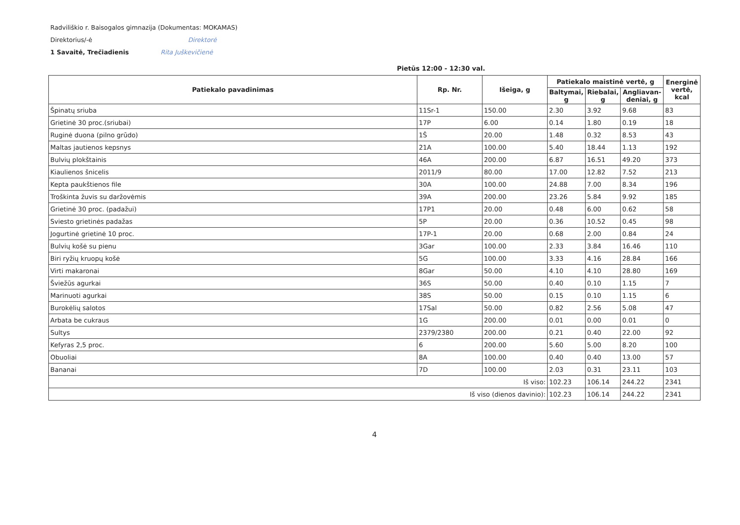Radviliškio r. Baisogalos gimnazija (Dokumentas: MOKAMAS)
Direktorius/-ė Direktorė
1 Savaitė, Trečiadienis Rita Juškevičienė
Pietūs 12:00 - 12:30 val.
| Patiekalo pavadinimas | Rp. Nr. | Išeiga, g | Patiekalo maistinė vertė, g | | | Energinė vertė, kcal |
| --- | --- | --- | --- | --- | --- | --- |
| | | | Baltymai, g | Riebalai, g | Angliavan-deniai, g | |
| Špinatų sriuba | 11Sr-1 | 150.00 | 2.30 | 3.92 | 9.68 | 83 |
| Grietinė 30 proc.(sriubai) | 17P | 6.00 | 0.14 | 1.80 | 0.19 | 18 |
| Ruginė duona (pilno grūdo) | 1Š | 20.00 | 1.48 | 0.32 | 8.53 | 43 |
| Maltas jautienos kepsnys | 21A | 100.00 | 5.40 | 18.44 | 1.13 | 192 |
| Bulvių plokštainis | 46A | 200.00 | 6.87 | 16.51 | 49.20 | 373 |
| Kiaulienos šnicelis | 2011/9 | 80.00 | 17.00 | 12.82 | 7.52 | 213 |
| Kepta paukštienos file | 30A | 100.00 | 24.88 | 7.00 | 8.34 | 196 |
| Troškinta žuvis su daržovėmis | 39A | 200.00 | 23.26 | 5.84 | 9.92 | 185 |
| Grietinė 30 proc. (padažui) | 17P1 | 20.00 | 0.48 | 6.00 | 0.62 | 58 |
| Sviesto grietinės padažas | 5P | 20.00 | 0.36 | 10.52 | 0.45 | 98 |
| Jogurtinė grietinė 10 proc. | 17P-1 | 20.00 | 0.68 | 2.00 | 0.84 | 24 |
| Bulvių košė su pienu | 3Gar | 100.00 | 2.33 | 3.84 | 16.46 | 110 |
| Biri ryžių kruopų košė | 5G | 100.00 | 3.33 | 4.16 | 28.84 | 166 |
| Virti makaronai | 8Gar | 50.00 | 4.10 | 4.10 | 28.80 | 169 |
| Šviežūs agurkai | 36S | 50.00 | 0.40 | 0.10 | 1.15 | 7 |
| Marinuoti agurkai | 38S | 50.00 | 0.15 | 0.10 | 1.15 | 6 |
| Burokėlių salotos | 17Sal | 50.00 | 0.82 | 2.56 | 5.08 | 47 |
| Arbata be cukraus | 1G | 200.00 | 0.01 | 0.00 | 0.01 | 0 |
| Sultys | 2379/2380 | 200.00 | 0.21 | 0.40 | 22.00 | 92 |
| Kefyras 2,5 proc. | 6 | 200.00 | 5.60 | 5.00 | 8.20 | 100 |
| Obuoliai | 8A | 100.00 | 0.40 | 0.40 | 13.00 | 57 |
| Bananai | 7D | 100.00 | 2.03 | 0.31 | 23.11 | 103 |
| Iš viso: | | | 102.23 | 106.14 | 244.22 | 2341 |
| Iš viso (dienos davinio): | | | 102.23 | 106.14 | 244.22 | 2341 |
4